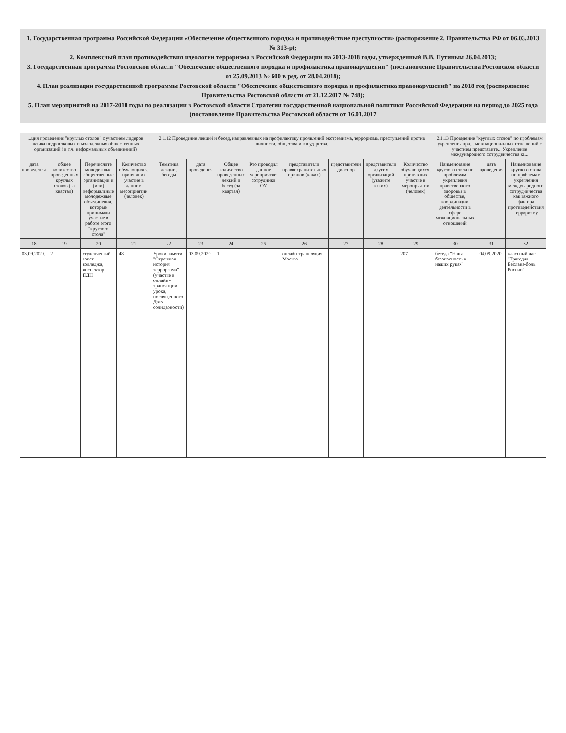1. Государственная программа Российской Федерации «Обеспечение общественного порядка и противодействие преступности» (распоряжение 2. Правительства РФ от 06.03.2013 № 313-р);
2. Комплексный план противодействия идеологии терроризма в Российской Федерации на 2013-2018 годы, утвержденный В.В. Путиным 26.04.2013;
3. Государственная программа Ростовской области "Обеспечение общественного порядка и профилактика правонарушений" (постановление Правительства Ростовской области от 25.09.2013 № 600 в ред. от 28.04.2018);
4. План реализации государственной программы Ростовской области "Обеспечение общественного порядка и профилактика правонарушений" на 2018 год (распоряжение Правительства Ростовской области от 21.12.2017 № 748);
5. План мероприятий на 2017-2018 годы по реализации в Ростовской области Стратегии государственной национальной политики Российской Федерации на период до 2025 года (постановление Правительства Ростовской области от 16.01.2017
| ...ция проведения "круглых столов" с участием лидеров актива подростковых и молодежных общественных организаций ( в т.ч. неформальных объединений) | | | | 2.1.12 Проведение лекций и бесед, направленных на профилактику проявлений экстремизма, терроризма, преступлений против личности, общества и государства. | | | | | | | | 2.1.13 Проведение "круглых столов" по проблемам укрепления пра... межнациональных отношений с участием представите... Укрепление международного сотрудничества ка... | | |
| --- | --- | --- | --- | --- | --- | --- | --- | --- | --- | --- | --- | --- | --- | --- |
| дата проведения | общее количество проведенных круглых столов (за квартал) | Перечислите молодежные общественные организации и (или) неформальные молодежные объединения, которые принимали участие в работе этого "круглого стола" | Количество обучающихся, принявших участие в данном мероприятии (человек) | Тематика лекции, беседы | дата проведения | Общее количество проведенных лекций и бесед (за квартал) | Кто проводил данное мероприятие: сотрудники ОУ | представители правоохранительных органов (каких) | представители диаспор | представители других организаций (укажите каких) | Количество обучающихся, принявших участие в мероприятии (человек) | Наименование круглого стола по проблемам укрепления нравственного здоровья в обществе, координации деятельности в сфере межнациональных отношений | дата проведения | Наименование круглого стола по проблемам укрепления международного сотрудничества как важного фактора противодействия терроризму |
| 18 | 19 | 20 | 21 | 22 | 23 | 24 | 25 | 26 | 27 | 28 | 29 | 30 | 31 | 32 |
| 03.09.2020. | 2 | студенческий совет колледжа, инспектор ПДН | 48 | Уроки памяти "Страшная история терроризма" (участие в онлайн - трансляции урока, посвященного Дню солидарности) | 03.09.2020 | 1 | | онлайн-трансляция Москва | | | 207 | беседа "Наша безопасность в наших руках" | 04.09.2020 | классный час "Трагедия Беслана-боль России" |